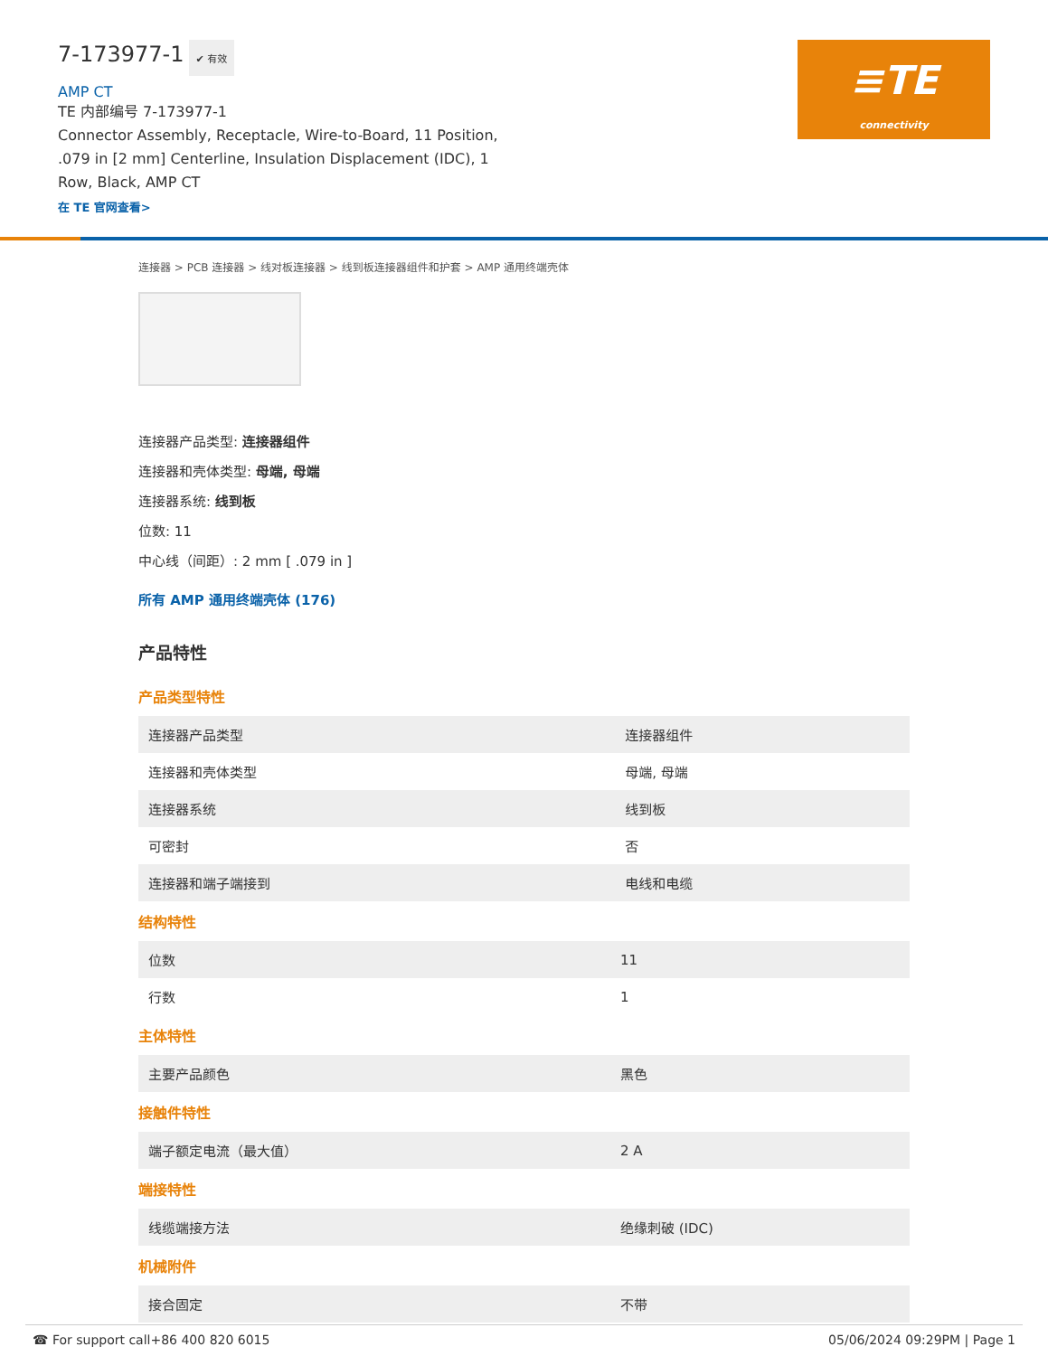7-173977-1
✔ 有效
AMP CT
TE 内部编号 7-173977-1
Connector Assembly, Receptacle, Wire-to-Board, 11 Position, .079 in [2 mm] Centerline, Insulation Displacement (IDC), 1 Row, Black, AMP CT
在 TE 官网查看>
≡TE
connectivity
连接器 > PCB 连接器 > 线对板连接器 > 线到板连接器组件和护套 > AMP 通用终端壳体
连接器产品类型: 连接器组件
连接器和壳体类型: 母端, 母端
连接器系统: 线到板
位数: 11
中心线（间距）: 2 mm [ .079 in ]
所有 AMP 通用终端壳体 (176)
产品特性
产品类型特性
| 连接器产品类型 | 连接器组件 |
| 连接器和壳体类型 | 母端, 母端 |
| 连接器系统 | 线到板 |
| 可密封 | 否 |
| 连接器和端子端接到 | 电线和电缆 |
结构特性
| 位数 | 11 |
| 行数 | 1 |
主体特性
| 主要产品颜色 | 黑色 |
接触件特性
| 端子额定电流（最大值） | 2 A |
端接特性
| 线缆端接方法 | 绝缘刺破 (IDC) |
机械附件
| 接合固定 | 不带 |
☎ For support call+86 400 820 6015 05/06/2024 09:29PM | Page 1